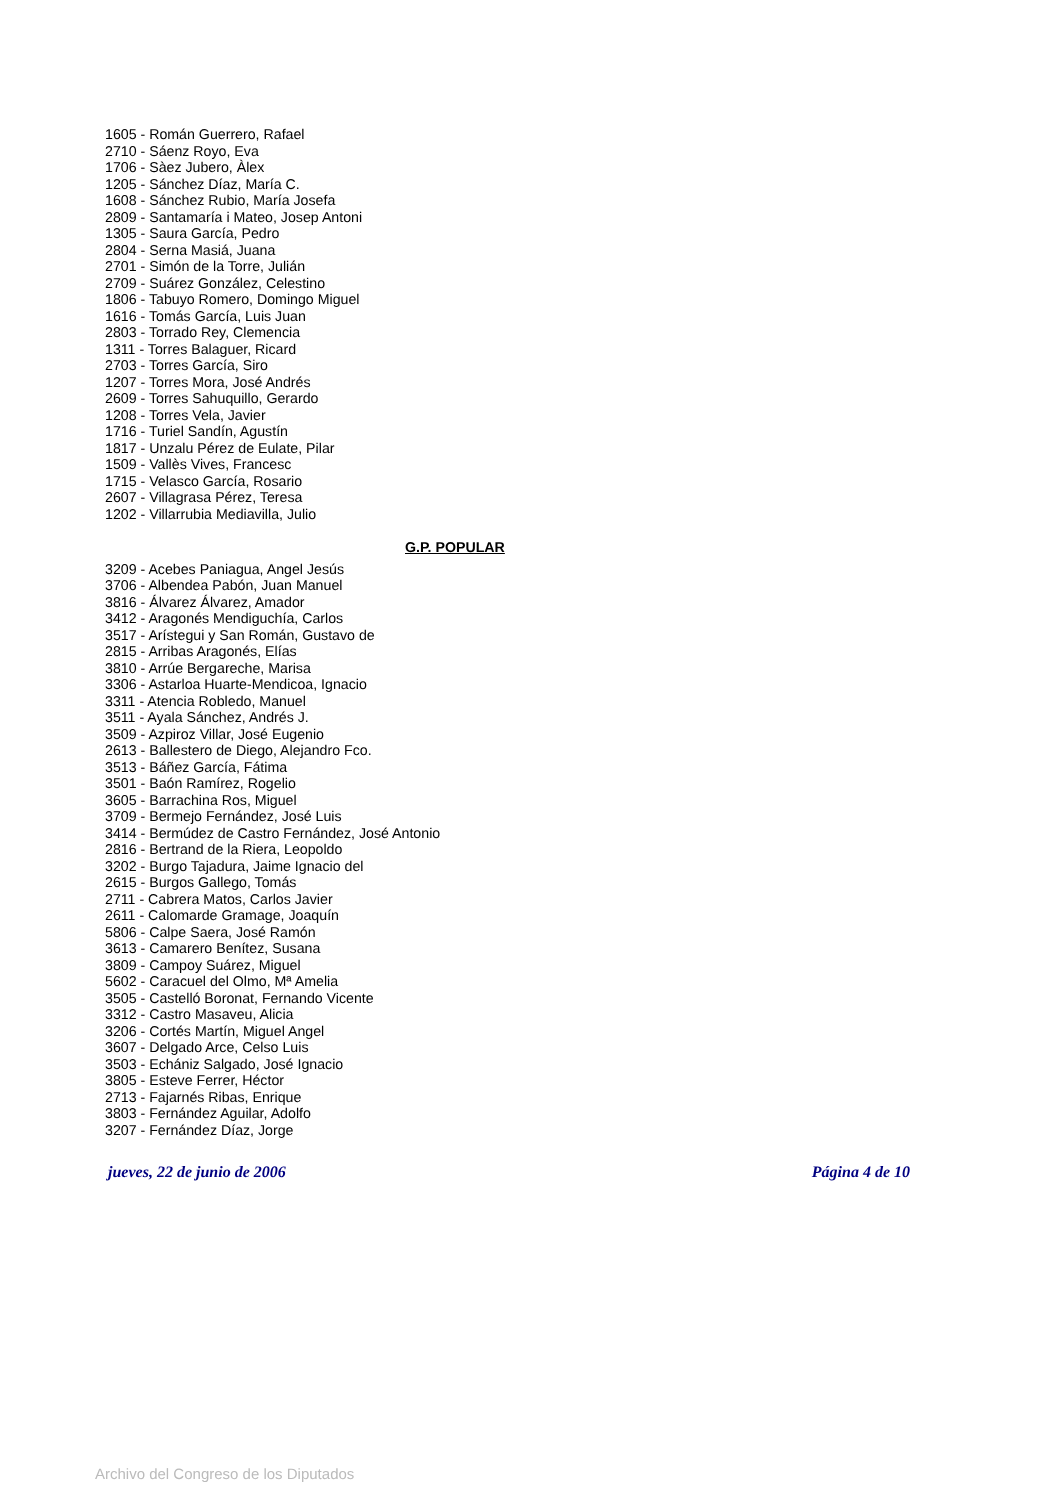1605 - Román Guerrero, Rafael
2710 - Sáenz Royo, Eva
1706 - Sàez Jubero, Àlex
1205 - Sánchez Díaz, María C.
1608 - Sánchez Rubio, María Josefa
2809 - Santamaría i Mateo, Josep Antoni
1305 - Saura García, Pedro
2804 - Serna Masiá, Juana
2701 - Simón de la Torre, Julián
2709 - Suárez González, Celestino
1806 - Tabuyo Romero, Domingo Miguel
1616 - Tomás García, Luis Juan
2803 - Torrado Rey, Clemencia
1311 - Torres Balaguer, Ricard
2703 - Torres García, Siro
1207 - Torres Mora, José Andrés
2609 - Torres Sahuquillo, Gerardo
1208 - Torres Vela, Javier
1716 - Turiel Sandín, Agustín
1817 - Unzalu Pérez de Eulate, Pilar
1509 - Vallès Vives, Francesc
1715 - Velasco García, Rosario
2607 - Villagrasa Pérez, Teresa
1202 - Villarrubia Mediavilla, Julio
G.P. POPULAR
3209 - Acebes Paniagua, Angel Jesús
3706 - Albendea Pabón, Juan Manuel
3816 - Álvarez Álvarez, Amador
3412 - Aragonés Mendiguchía, Carlos
3517 - Arístegui y San Román, Gustavo de
2815 - Arribas Aragonés, Elías
3810 - Arrúe Bergareche, Marisa
3306 - Astarloa Huarte-Mendicoa, Ignacio
3311 - Atencia Robledo, Manuel
3511 - Ayala Sánchez, Andrés J.
3509 - Azpiroz Villar, José Eugenio
2613 - Ballestero de Diego, Alejandro Fco.
3513 - Báñez García, Fátima
3501 - Baón Ramírez, Rogelio
3605 - Barrachina Ros, Miguel
3709 - Bermejo Fernández, José Luis
3414 - Bermúdez de Castro Fernández, José Antonio
2816 - Bertrand de la Riera, Leopoldo
3202 - Burgo Tajadura, Jaime Ignacio del
2615 - Burgos Gallego, Tomás
2711 - Cabrera Matos, Carlos Javier
2611 - Calomarde Gramage, Joaquín
5806 - Calpe Saera, José Ramón
3613 - Camarero Benítez, Susana
3809 - Campoy Suárez, Miguel
5602 - Caracuel del Olmo, Mª Amelia
3505 - Castelló Boronat, Fernando Vicente
3312 - Castro Masaveu, Alicia
3206 - Cortés Martín, Miguel Angel
3607 - Delgado Arce, Celso Luis
3503 - Echániz Salgado, José Ignacio
3805 - Esteve Ferrer, Héctor
2713 - Fajarnés Ribas, Enrique
3803 - Fernández Aguilar, Adolfo
3207 - Fernández Díaz, Jorge
jueves, 22 de junio de 2006 Página 4 de 10
Archivo del Congreso de los Diputados